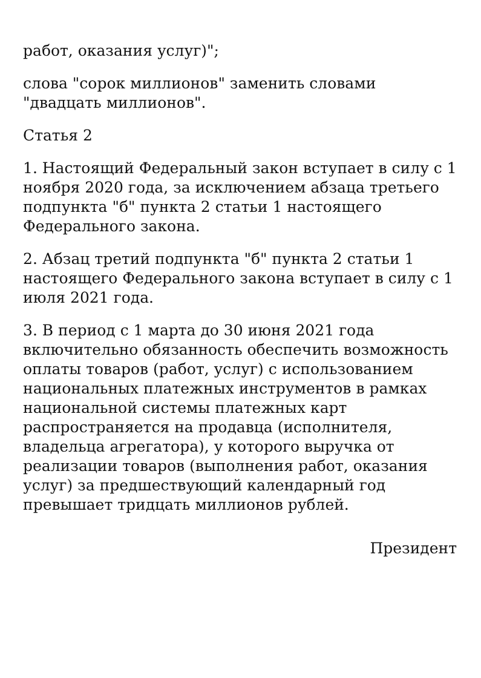работ, оказания услуг)";
слова "сорок миллионов" заменить словами "двадцать миллионов".
Статья 2
1. Настоящий Федеральный закон вступает в силу с 1 ноября 2020 года, за исключением абзаца третьего подпункта "б" пункта 2 статьи 1 настоящего Федерального закона.
2. Абзац третий подпункта "б" пункта 2 статьи 1 настоящего Федерального закона вступает в силу с 1 июля 2021 года.
3. В период с 1 марта до 30 июня 2021 года включительно обязанность обеспечить возможность оплаты товаров (работ, услуг) с использованием национальных платежных инструментов в рамках национальной системы платежных карт распространяется на продавца (исполнителя, владельца агрегатора), у которого выручка от реализации товаров (выполнения работ, оказания услуг) за предшествующий календарный год превышает тридцать миллионов рублей.
Президент